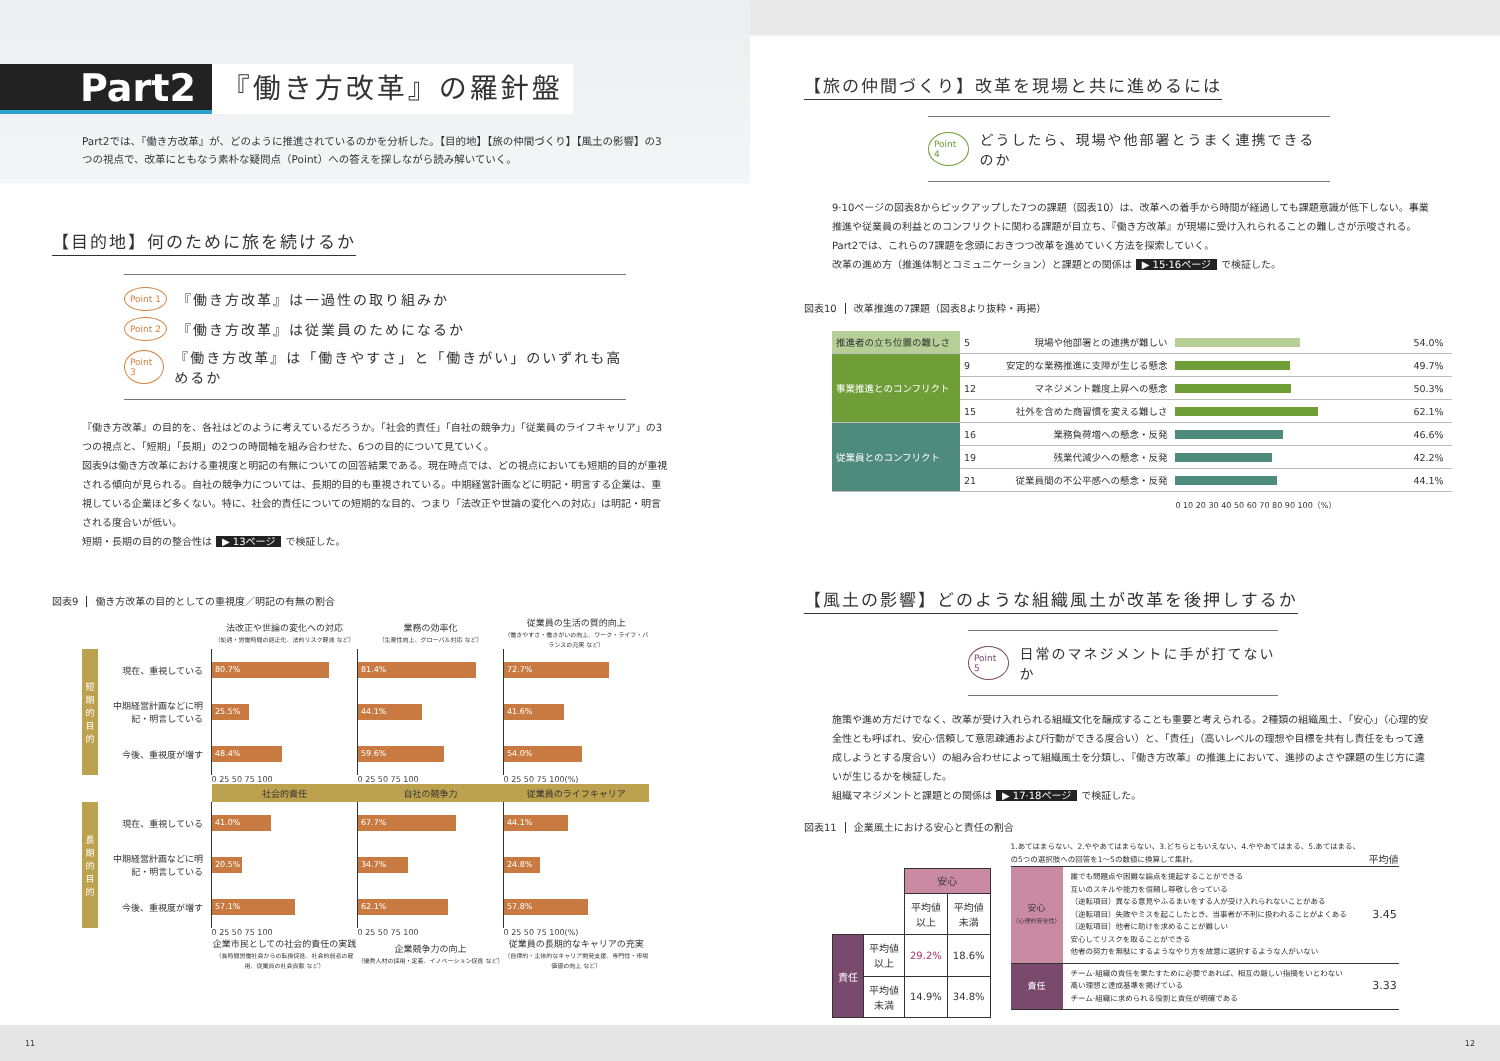Part2
『働き方改革』の羅針盤
Part2では、『働き方改革』が、どのように推進されているのかを分析した。【目的地】【旅の仲間づくり】【風土の影響】の3つの視点で、改革にともなう素朴な疑問点（Point）への答えを探しながら読み解いていく。
【目的地】何のために旅を続けるか
Point 1 『働き方改革』は一過性の取り組みか
Point 2 『働き方改革』は従業員のためになるか
Point 3 『働き方改革』は「働きやすさ」と「働きがい」のいずれも高めるか
『働き方改革』の目的を、各社はどのように考えているだろうか。「社会的責任」「自社の競争力」「従業員のライフキャリア」の3つの視点と、「短期」「長期」の2つの時間軸を組み合わせた、6つの目的について見ていく。
図表9は働き方改革における重視度と明記の有無についての回答結果である。現在時点では、どの視点においても短期的目的が重視される傾向が見られる。自社の競争力については、長期的目的も重視されている。中期経営計画などに明記・明言する企業は、重視している企業ほど多くない。特に、社会的責任についての短期的な目的、つまり「法改正や世論の変化への対応」は明記・明言される度合いが低い。
短期・長期の目的の整合性は ▶ 13ページ で検証した。
図表9 働き方改革の目的としての重視度／明記の有無の割合
| | | 法改正や世論の変化への対応 （処遇・労働時間の適正化、法的リスク軽減 など） | 業務の効率化 （生産性向上、グローバル対応 など） | 従業員の生活の質的向上 （働きやすさ・働きがいの向上、ワーク・ライフ・バランスの充実 など） |
| 短期的目的 | 現在、重視している | 80.7% | 81.4% | 72.7% |
| | 中期経営計画などに明記・明言している | 25.5% | 44.1% | 41.6% |
| | 今後、重視度が増す | 48.4% | 59.6% | 54.0% |
| | | 0 25 50 75 100 | 0 25 50 75 100 | 0 25 50 75 100(%) |
| | | 社会的責任 | 自社の競争力 | 従業員のライフキャリア |
| 長期的目的 | 現在、重視している | 41.0% | 67.7% | 44.1% |
| | 中期経営計画などに明記・明言している | 20.5% | 34.7% | 24.8% |
| | 今後、重視度が増す | 57.1% | 62.1% | 57.8% |
| | | 0 25 50 75 100 | 0 25 50 75 100 | 0 25 50 75 100(%) |
| | | 企業市民としての社会的責任の実践 （長時間労働社会からの転換促進、社会的弱者の雇用、従業員の社会貢献 など） | 企業競争力の向上 （優秀人材の採用・定着、イノベーション促進 など） | 従業員の長期的なキャリアの充実 （自律的・主体的なキャリア開発支援、専門性・市場価値の向上 など） |
【旅の仲間づくり】改革を現場と共に進めるには
Point 4 どうしたら、現場や他部署とうまく連携できるのか
9·10ページの図表8からピックアップした7つの課題（図表10）は、改革への着手から時間が経過しても課題意識が低下しない。事業推進や従業員の利益とのコンフリクトに関わる課題が目立ち、『働き方改革』が現場に受け入れられることの難しさが示唆される。
Part2では、これらの7課題を念頭におきつつ改革を進めていく方法を探索していく。
改革の進め方（推進体制とコミュニケーション）と課題との関係は ▶ 15·16ページ で検証した。
図表10 改革推進の7課題（図表8より抜粋・再掲）
| 推進者の立ち位置の難しさ | 5 | 現場や他部署との連携が難しい | | 54.0% |
| 事業推進とのコンフリクト | 9 | 安定的な業務推進に支障が生じる懸念 | | 49.7% |
| | 12 | マネジメント難度上昇への懸念 | | 50.3% |
| | 15 | 社外を含めた商習慣を変える難しさ | | 62.1% |
| 従業員とのコンフリクト | 16 | 業務負荷増への懸念・反発 | | 46.6% |
| | 19 | 残業代減少への懸念・反発 | | 42.2% |
| | 21 | 従業員間の不公平感への懸念・反発 | | 44.1% |
| | | | 0 10 20 30 40 50 60 70 80 90 100（%） | |
【風土の影響】どのような組織風土が改革を後押しするか
Point 5 日常のマネジメントに手が打てないか
施策や進め方だけでなく、改革が受け入れられる組織文化を醸成することも重要と考えられる。2種類の組織風土、「安心」（心理的安全性とも呼ばれ、安心·信頼して意思疎通および行動ができる度合い）と、「責任」（高いレベルの理想や目標を共有し責任をもって達成しようとする度合い）の組み合わせによって組織風土を分類し、『働き方改革』の推進上において、進捗のよさや課題の生じ方に違いが生じるかを検証した。
組織マネジメントと課題との関係は ▶ 17·18ページ で検証した。
図表11 企業風土における安心と責任の割合
| | | 安心 | |
| | | 平均値 以上 | 平均値 未満 |
| 責任 | 平均値 以上 | 29.2% | 18.6% |
| | 平均値 未満 | 14.9% | 34.8% |
1.あてはまらない、2.ややあてはまらない、3.どちらともいえない、4.ややあてはまる、5.あてはまる、
の5つの選択肢への回答を1～5の数値に換算して集計。 平均値
| 安心 （心理的安全性） | 誰でも問題点や困難な論点を提起することができる 互いのスキルや能力を信頼し尊敬し合っている （逆転項目）異なる意見やふるまいをする人が受け入れられないことがある （逆転項目）失敗やミスを起こしたとき、当事者が不利に扱われることがよくある （逆転項目）他者に助けを求めることが難しい 安心してリスクを取ることができる 他者の努力を無駄にするようなやり方を故意に選択するような人がいない | 3.45 |
| 責任 | チーム·組織の責任を果たすために必要であれば、相互の厳しい指摘をいとわない 高い理想と達成基準を掲げている チーム·組織に求められる役割と責任が明確である | 3.33 |
11 12